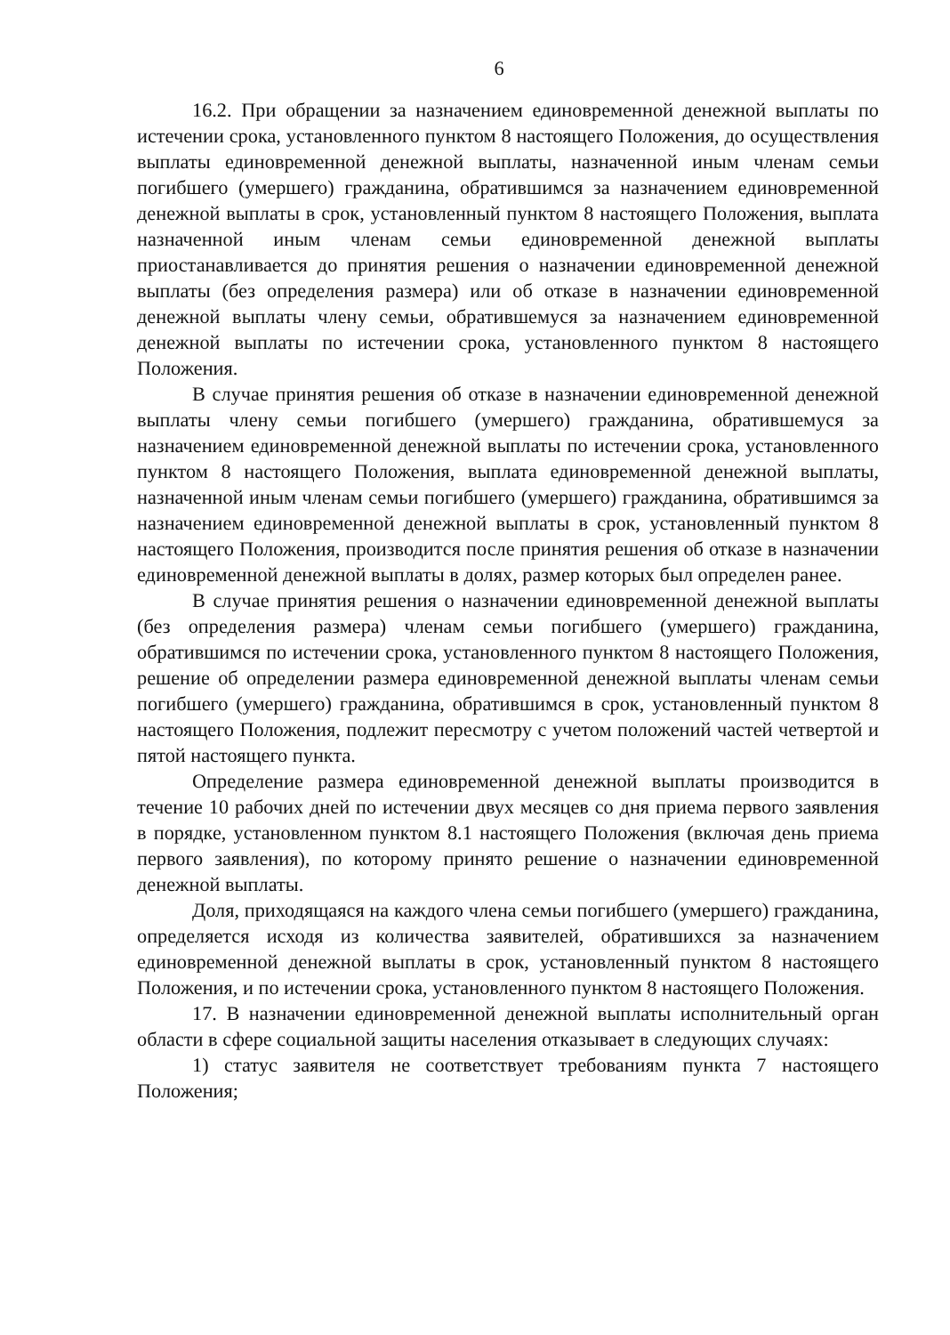6
16.2. При обращении за назначением единовременной денежной выплаты по истечении срока, установленного пунктом 8 настоящего Положения, до осуществления выплаты единовременной денежной выплаты, назначенной иным членам семьи погибшего (умершего) гражданина, обратившимся за назначением единовременной денежной выплаты в срок, установленный пунктом 8 настоящего Положения, выплата назначенной иным членам семьи единовременной денежной выплаты приостанавливается до принятия решения о назначении единовременной денежной выплаты (без определения размера) или об отказе в назначении единовременной денежной выплаты члену семьи, обратившемуся за назначением единовременной денежной выплаты по истечении срока, установленного пунктом 8 настоящего Положения.
В случае принятия решения об отказе в назначении единовременной денежной выплаты члену семьи погибшего (умершего) гражданина, обратившемуся за назначением единовременной денежной выплаты по истечении срока, установленного пунктом 8 настоящего Положения, выплата единовременной денежной выплаты, назначенной иным членам семьи погибшего (умершего) гражданина, обратившимся за назначением единовременной денежной выплаты в срок, установленный пунктом 8 настоящего Положения, производится после принятия решения об отказе в назначении единовременной денежной выплаты в долях, размер которых был определен ранее.
В случае принятия решения о назначении единовременной денежной выплаты (без определения размера) членам семьи погибшего (умершего) гражданина, обратившимся по истечении срока, установленного пунктом 8 настоящего Положения, решение об определении размера единовременной денежной выплаты членам семьи погибшего (умершего) гражданина, обратившимся в срок, установленный пунктом 8 настоящего Положения, подлежит пересмотру с учетом положений частей четвертой и пятой настоящего пункта.
Определение размера единовременной денежной выплаты производится в течение 10 рабочих дней по истечении двух месяцев со дня приема первого заявления в порядке, установленном пунктом 8.1 настоящего Положения (включая день приема первого заявления), по которому принято решение о назначении единовременной денежной выплаты.
Доля, приходящаяся на каждого члена семьи погибшего (умершего) гражданина, определяется исходя из количества заявителей, обратившихся за назначением единовременной денежной выплаты в срок, установленный пунктом 8 настоящего Положения, и по истечении срока, установленного пунктом 8 настоящего Положения.
17. В назначении единовременной денежной выплаты исполнительный орган области в сфере социальной защиты населения отказывает в следующих случаях:
1) статус заявителя не соответствует требованиям пункта 7 настоящего Положения;